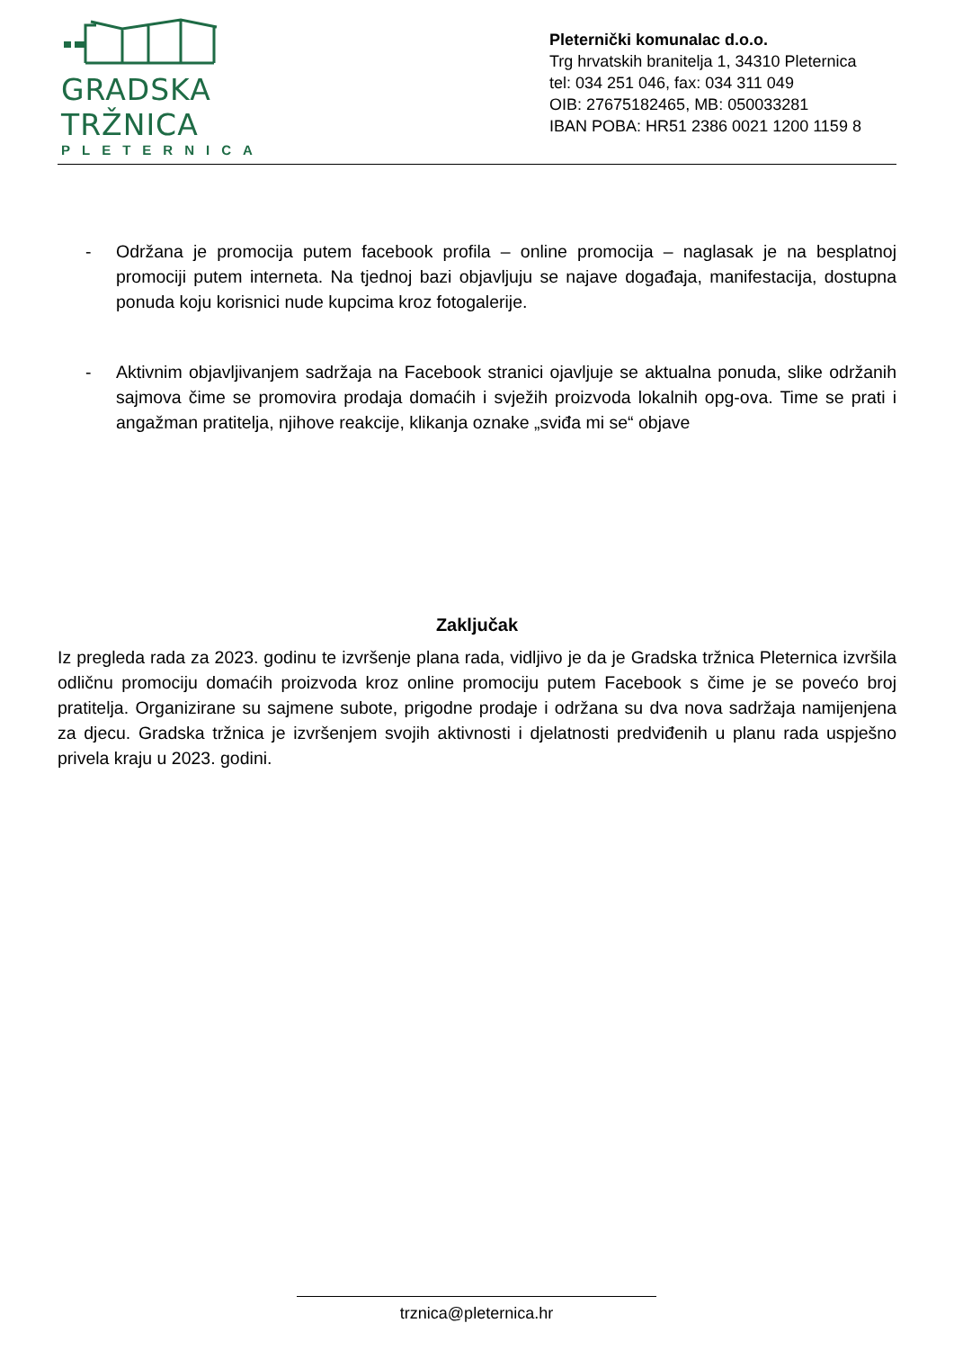GRADSKA TRŽNICA
PLETERNICA
Pleternički komunalac d.o.o.
Trg hrvatskih branitelja 1, 34310 Pleternica
tel: 034 251 046, fax: 034 311 049
OIB: 27675182465, MB: 050033281
IBAN POBA: HR51 2386 0021 1200 1159 8
- Održana je promocija putem facebook profila – online promocija – naglasak je na besplatnoj promociji putem interneta. Na tjednoj bazi objavljuju se najave događaja, manifestacija, dostupna ponuda koju korisnici nude kupcima kroz fotogalerije.
- Aktivnim objavljivanjem sadržaja na Facebook stranici ojavljuje se aktualna ponuda, slike održanih sajmova čime se promovira prodaja domaćih i svježih proizvoda lokalnih opg-ova. Time se prati i angažman pratitelja, njihove reakcije, klikanja oznake „sviđa mi se“ objave
Zaključak
Iz pregleda rada za 2023. godinu te izvršenje plana rada, vidljivo je da je Gradska tržnica Pleternica izvršila odličnu promociju domaćih proizvoda kroz online promociju putem Facebook s čime je se povećo broj pratitelja. Organizirane su sajmene subote, prigodne prodaje i održana su dva nova sadržaja namijenjena za djecu. Gradska tržnica je izvršenjem svojih aktivnosti i djelatnosti predviđenih u planu rada uspješno privela kraju u 2023. godini.
trznica@pleternica.hr